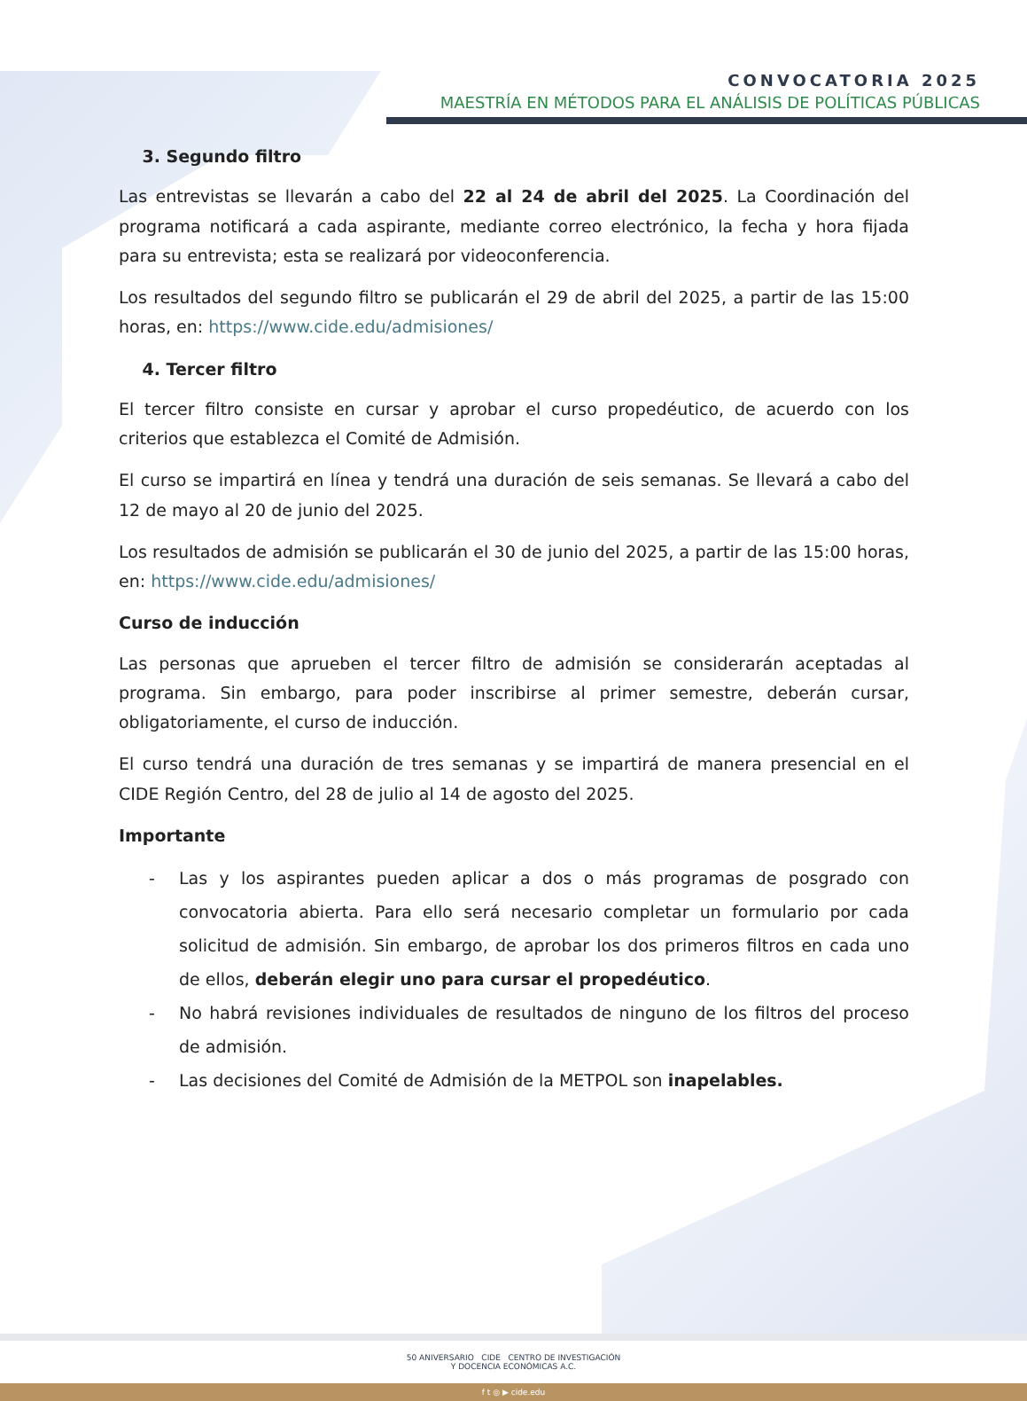CONVOCATORIA 2025
MAESTRÍA EN MÉTODOS PARA EL ANÁLISIS DE POLÍTICAS PÚBLICAS
3. Segundo filtro
Las entrevistas se llevarán a cabo del 22 al 24 de abril del 2025. La Coordinación del programa notificará a cada aspirante, mediante correo electrónico, la fecha y hora fijada para su entrevista; esta se realizará por videoconferencia.
Los resultados del segundo filtro se publicarán el 29 de abril del 2025, a partir de las 15:00 horas, en: https://www.cide.edu/admisiones/
4. Tercer filtro
El tercer filtro consiste en cursar y aprobar el curso propedéutico, de acuerdo con los criterios que establezca el Comité de Admisión.
El curso se impartirá en línea y tendrá una duración de seis semanas. Se llevará a cabo del 12 de mayo al 20 de junio del 2025.
Los resultados de admisión se publicarán el 30 de junio del 2025, a partir de las 15:00 horas, en: https://www.cide.edu/admisiones/
Curso de inducción
Las personas que aprueben el tercer filtro de admisión se considerarán aceptadas al programa. Sin embargo, para poder inscribirse al primer semestre, deberán cursar, obligatoriamente, el curso de inducción.
El curso tendrá una duración de tres semanas y se impartirá de manera presencial en el CIDE Región Centro, del 28 de julio al 14 de agosto del 2025.
Importante
- Las y los aspirantes pueden aplicar a dos o más programas de posgrado con convocatoria abierta. Para ello será necesario completar un formulario por cada solicitud de admisión. Sin embargo, de aprobar los dos primeros filtros en cada uno de ellos, deberán elegir uno para cursar el propedéutico.
- No habrá revisiones individuales de resultados de ninguno de los filtros del proceso de admisión.
- Las decisiones del Comité de Admisión de la METPOL son inapelables.
50 ANIVERSARIO CIDE CENTRO DE INVESTIGACIÓN
Y DOCENCIA ECONÓMICAS A.C.
f t ◎ ▶ cide.edu